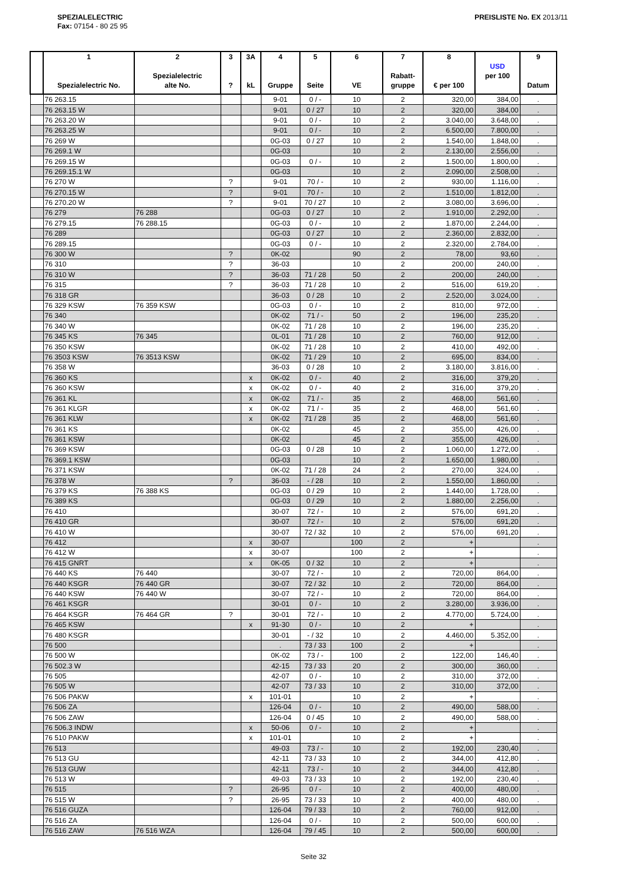SPEZIALELECTRIC
Fax: 07154 - 80 25 95
PREISLISTE No. EX 2013/11
| | 1 Spezialelectric No. | 2 Spezialelectric alte No. | 3 ? | 3A kL | 4 Gruppe | 5 Seite | 6 VE | 7 Rabatt- gruppe | 8 € per 100 | USD per 100 | 9 Datum |
| --- | --- | --- | --- | --- | --- | --- | --- | --- | --- | --- | --- |
| | 76 263.15 | | | | 9-01 | 0 / - | 10 | 2 | 320,00 | 384,00 | . |
| | 76 263.15 W | | | | 9-01 | 0 / 27 | 10 | 2 | 320,00 | 384,00 | . |
| | 76 263.20 W | | | | 9-01 | 0 / - | 10 | 2 | 3.040,00 | 3.648,00 | . |
| | 76 263.25 W | | | | 9-01 | 0 / - | 10 | 2 | 6.500,00 | 7.800,00 | . |
| | 76 269 W | | | | 0G-03 | 0 / 27 | 10 | 2 | 1.540,00 | 1.848,00 | . |
| | 76 269.1 W | | | | 0G-03 | | 10 | 2 | 2.130,00 | 2.556,00 | . |
| | 76 269.15 W | | | | 0G-03 | 0 / - | 10 | 2 | 1.500,00 | 1.800,00 | . |
| | 76 269.15.1 W | | | | 0G-03 | | 10 | 2 | 2.090,00 | 2.508,00 | . |
| | 76 270 W | | ? | | 9-01 | 70 / - | 10 | 2 | 930,00 | 1.116,00 | . |
| | 76 270.15 W | | ? | | 9-01 | 70 / - | 10 | 2 | 1.510,00 | 1.812,00 | . |
| | 76 270.20 W | | ? | | 9-01 | 70 / 27 | 10 | 2 | 3.080,00 | 3.696,00 | . |
| | 76 279 | 76 288 | | | 0G-03 | 0 / 27 | 10 | 2 | 1.910,00 | 2.292,00 | . |
| | 76 279.15 | 76 288.15 | | | 0G-03 | 0 / - | 10 | 2 | 1.870,00 | 2.244,00 | . |
| | 76 289 | | | | 0G-03 | 0 / 27 | 10 | 2 | 2.360,00 | 2.832,00 | . |
| | 76 289.15 | | | | 0G-03 | 0 / - | 10 | 2 | 2.320,00 | 2.784,00 | . |
| | 76 300 W | | ? | | 0K-02 | | 90 | 2 | 78,00 | 93,60 | . |
| | 76 310 | | ? | | 36-03 | | 10 | 2 | 200,00 | 240,00 | . |
| | 76 310 W | | ? | | 36-03 | 71 / 28 | 50 | 2 | 200,00 | 240,00 | . |
| | 76 315 | | ? | | 36-03 | 71 / 28 | 10 | 2 | 516,00 | 619,20 | . |
| | 76 318 GR | | | | 36-03 | 0 / 28 | 10 | 2 | 2.520,00 | 3.024,00 | . |
| | 76 329 KSW | 76 359 KSW | | | 0G-03 | 0 / - | 10 | 2 | 810,00 | 972,00 | . |
| | 76 340 | | | | 0K-02 | 71 / - | 50 | 2 | 196,00 | 235,20 | . |
| | 76 340 W | | | | 0K-02 | 71 / 28 | 10 | 2 | 196,00 | 235,20 | . |
| | 76 345 KS | 76 345 | | | 0L-01 | 71 / 28 | 10 | 2 | 760,00 | 912,00 | . |
| | 76 350 KSW | | | | 0K-02 | 71 / 28 | 10 | 2 | 410,00 | 492,00 | . |
| | 76 3503 KSW | 76 3513 KSW | | | 0K-02 | 71 / 29 | 10 | 2 | 695,00 | 834,00 | . |
| | 76 358 W | | | | 36-03 | 0 / 28 | 10 | 2 | 3.180,00 | 3.816,00 | . |
| | 76 360 KS | | | x | 0K-02 | 0 / - | 40 | 2 | 316,00 | 379,20 | . |
| | 76 360 KSW | | | x | 0K-02 | 0 / - | 40 | 2 | 316,00 | 379,20 | . |
| | 76 361 KL | | | x | 0K-02 | 71 / - | 35 | 2 | 468,00 | 561,60 | . |
| | 76 361 KLGR | | | x | 0K-02 | 71 / - | 35 | 2 | 468,00 | 561,60 | . |
| | 76 361 KLW | | | x | 0K-02 | 71 / 28 | 35 | 2 | 468,00 | 561,60 | . |
| | 76 361 KS | | | | 0K-02 | | 45 | 2 | 355,00 | 426,00 | . |
| | 76 361 KSW | | | | 0K-02 | | 45 | 2 | 355,00 | 426,00 | . |
| | 76 369 KSW | | | | 0G-03 | 0 / 28 | 10 | 2 | 1.060,00 | 1.272,00 | . |
| | 76 369.1 KSW | | | | 0G-03 | | 10 | 2 | 1.650,00 | 1.980,00 | . |
| | 76 371 KSW | | | | 0K-02 | 71 / 28 | 24 | 2 | 270,00 | 324,00 | . |
| | 76 378 W | | ? | | 36-03 | - / 28 | 10 | 2 | 1.550,00 | 1.860,00 | . |
| | 76 379 KS | 76 388 KS | | | 0G-03 | 0 / 29 | 10 | 2 | 1.440,00 | 1.728,00 | . |
| | 76 389 KS | | | | 0G-03 | 0 / 29 | 10 | 2 | 1.880,00 | 2.256,00 | . |
| | 76 410 | | | | 30-07 | 72 / - | 10 | 2 | 576,00 | 691,20 | . |
| | 76 410 GR | | | | 30-07 | 72 / - | 10 | 2 | 576,00 | 691,20 | . |
| | 76 410 W | | | | 30-07 | 72 / 32 | 10 | 2 | 576,00 | 691,20 | . |
| | 76 412 | | | x | 30-07 | | 100 | 2 | + | | . |
| | 76 412 W | | | x | 30-07 | | 100 | 2 | + | | . |
| | 76 415 GNRT | | | x | 0K-05 | 0 / 32 | 10 | 2 | + | | . |
| | 76 440 KS | 76 440 | | | 30-07 | 72 / - | 10 | 2 | 720,00 | 864,00 | . |
| | 76 440 KSGR | 76 440 GR | | | 30-07 | 72 / 32 | 10 | 2 | 720,00 | 864,00 | . |
| | 76 440 KSW | 76 440 W | | | 30-07 | 72 / - | 10 | 2 | 720,00 | 864,00 | . |
| | 76 461 KSGR | | | | 30-01 | 0 / - | 10 | 2 | 3.280,00 | 3.936,00 | . |
| | 76 464 KSGR | 76 464 GR | ? | | 30-01 | 72 / - | 10 | 2 | 4.770,00 | 5.724,00 | . |
| | 76 465 KSW | | | x | 91-30 | 0 / - | 10 | 2 | + | | . |
| | 76 480 KSGR | | | | 30-01 | - / 32 | 10 | 2 | 4.460,00 | 5.352,00 | . |
| | 76 500 | | | | . | 73 / 33 | 100 | 2 | + | | . |
| | 76 500 W | | | | 0K-02 | 73 / - | 100 | 2 | 122,00 | 146,40 | . |
| | 76 502.3 W | | | | 42-15 | 73 / 33 | 20 | 2 | 300,00 | 360,00 | . |
| | 76 505 | | | | 42-07 | 0 / - | 10 | 2 | 310,00 | 372,00 | . |
| | 76 505 W | | | | 42-07 | 73 / 33 | 10 | 2 | 310,00 | 372,00 | . |
| | 76 506 PAKW | | | x | 101-01 | | 10 | 2 | + | | . |
| | 76 506 ZA | | | | 126-04 | 0 / - | 10 | 2 | 490,00 | 588,00 | . |
| | 76 506 ZAW | | | | 126-04 | 0 / 45 | 10 | 2 | 490,00 | 588,00 | . |
| | 76 506.3 INDW | | | x | 50-06 | 0 / - | 10 | 2 | + | | . |
| | 76 510 PAKW | | | x | 101-01 | | 10 | 2 | + | | . |
| | 76 513 | | | | 49-03 | 73 / - | 10 | 2 | 192,00 | 230,40 | . |
| | 76 513 GU | | | | 42-11 | 73 / 33 | 10 | 2 | 344,00 | 412,80 | . |
| | 76 513 GUW | | | | 42-11 | 73 / - | 10 | 2 | 344,00 | 412,80 | . |
| | 76 513 W | | | | 49-03 | 73 / 33 | 10 | 2 | 192,00 | 230,40 | . |
| | 76 515 | | ? | | 26-95 | 0 / - | 10 | 2 | 400,00 | 480,00 | . |
| | 76 515 W | | ? | | 26-95 | 73 / 33 | 10 | 2 | 400,00 | 480,00 | . |
| | 76 516 GUZA | | | | 126-04 | 79 / 33 | 10 | 2 | 760,00 | 912,00 | . |
| | 76 516 ZA | | | | 126-04 | 0 / - | 10 | 2 | 500,00 | 600,00 | . |
| | 76 516 ZAW | 76 516 WZA | | | 126-04 | 79 / 45 | 10 | 2 | 500,00 | 600,00 | . |
Seite 32